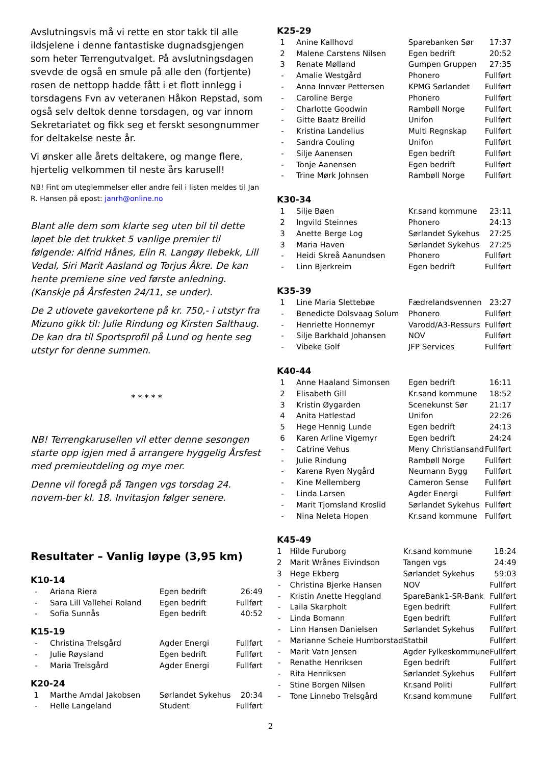Avslutningsvis må vi rette en stor takk til alle ildsjelene i denne fantastiske dugnadsgjengen som heter Terrengutvalget. På avslutningsdagen svevde de også en smule på alle den (fortjente) rosen de nettopp hadde fått i et flott innlegg i torsdagens Fvn av veteranen Håkon Repstad, som også selv deltok denne torsdagen, og var innom Sekretariatet og fikk seg et ferskt sesongnummer for deltakelse neste år.
Vi ønsker alle årets deltakere, og mange flere, hjertelig velkommen til neste års karusell!
NB! Fint om uteglemmelser eller andre feil i listen meldes til Jan R. Hansen på epost: janrh@online.no
Blant alle dem som klarte seg uten bil til dette løpet ble det trukket 5 vanlige premier til følgende: Alfrid Hånes, Elin R. Langøy Ilebekk, Lill Vedal, Siri Marit Aasland og Torjus Åkre. De kan hente premiene sine ved første anledning. (Kanskje på Årsfesten 24/11, se under).
De 2 utlovete gavekortene på kr. 750,- i utstyr fra Mizuno gikk til: Julie Rindung og Kirsten Salthaug. De kan dra til Sportsprofil på Lund og hente seg utstyr for denne summen.
* * * * *
NB! Terrengkarusellen vil etter denne sesongen starte opp igjen med å arrangere hyggelig Årsfest med premieutdeling og mye mer.
Denne vil foregå på Tangen vgs torsdag 24. novem-ber kl. 18. Invitasjon følger senere.
Resultater – Vanlig løype (3,95 km)
K10-14
| - | Ariana Riera | Egen bedrift | 26:49 |
| - | Sara Lill Vallehei Roland | Egen bedrift | Fullført |
| - | Sofia Sunnås | Egen bedrift | 40:52 |
K15-19
| - | Christina Trelsgård | Agder Energi | Fullført |
| - | Julie Røysland | Egen bedrift | Fullført |
| - | Maria Trelsgård | Agder Energi | Fullført |
K20-24
| 1 | Marthe Amdal Jakobsen | Sørlandet Sykehus | 20:34 |
| - | Helle Langeland | Student | Fullført |
K25-29
| 1 | Anine Kallhovd | Sparebanken Sør | 17:37 |
| 2 | Malene Carstens Nilsen | Egen bedrift | 20:52 |
| 3 | Renate Mølland | Gumpen Gruppen | 27:35 |
| - | Amalie Westgård | Phonero | Fullført |
| - | Anna Innvær Pettersen | KPMG Sørlandet | Fullført |
| - | Caroline Berge | Phonero | Fullført |
| - | Charlotte Goodwin | Rambøll Norge | Fullført |
| - | Gitte Baatz Breilid | Unifon | Fullført |
| - | Kristina Landelius | Multi Regnskap | Fullført |
| - | Sandra Couling | Unifon | Fullført |
| - | Silje Aanensen | Egen bedrift | Fullført |
| - | Tonje Aanensen | Egen bedrift | Fullført |
| - | Trine Mørk Johnsen | Rambøll Norge | Fullført |
K30-34
| 1 | Silje Bøen | Kr.sand kommune | 23:11 |
| 2 | Ingvild Steinnes | Phonero | 24:13 |
| 3 | Anette Berge Log | Sørlandet Sykehus | 27:25 |
| 3 | Maria Haven | Sørlandet Sykehus | 27:25 |
| - | Heidi Skreå Aanundsen | Phonero | Fullført |
| - | Linn Bjerkreim | Egen bedrift | Fullført |
K35-39
| 1 | Line Maria Slettebøe | Fædrelandsvennen | 23:27 |
| - | Benedicte Dolsvaag Solum | Phonero | Fullført |
| - | Henriette Honnemyr | Varodd/A3-Ressurs | Fullført |
| - | Silje Barkhald Johansen | NOV | Fullført |
| - | Vibeke Golf | JFP Services | Fullført |
K40-44
| 1 | Anne Haaland Simonsen | Egen bedrift | 16:11 |
| 2 | Elisabeth Gill | Kr.sand kommune | 18:52 |
| 3 | Kristin Øygarden | Scenekunst Sør | 21:17 |
| 4 | Anita Hatlestad | Unifon | 22:26 |
| 5 | Hege Hennig Lunde | Egen bedrift | 24:13 |
| 6 | Karen Arline Vigemyr | Egen bedrift | 24:24 |
| - | Catrine Vehus | Meny Christiansand | Fullført |
| - | Julie Rindung | Rambøll Norge | Fullført |
| - | Karena Ryen Nygård | Neumann Bygg | Fullført |
| - | Kine Mellemberg | Cameron Sense | Fullført |
| - | Linda Larsen | Agder Energi | Fullført |
| - | Marit Tjomsland Kroslid | Sørlandet Sykehus | Fullført |
| - | Nina Neleta Hopen | Kr.sand kommune | Fullført |
K45-49
| 1 | Hilde Furuborg | Kr.sand kommune | 18:24 |
| 2 | Marit Wrånes Eivindson | Tangen vgs | 24:49 |
| 3 | Hege Ekberg | Sørlandet Sykehus | 59:03 |
| - | Christina Bjerke Hansen | NOV | Fullført |
| - | Kristin Anette Heggland | SpareBank1-SR-Bank | Fullført |
| - | Laila Skarpholt | Egen bedrift | Fullført |
| - | Linda Bomann | Egen bedrift | Fullført |
| - | Linn Hansen Danielsen | Sørlandet Sykehus | Fullført |
| - | Marianne Scheie Humborstad | Statbil | Fullført |
| - | Marit Vatn Jensen | Agder Fylkeskommune | Fullført |
| - | Renathe Henriksen | Egen bedrift | Fullført |
| - | Rita Henriksen | Sørlandet Sykehus | Fullført |
| - | Stine Borgen Nilsen | Kr.sand Politi | Fullført |
| - | Tone Linnebo Trelsgård | Kr.sand kommune | Fullført |
2